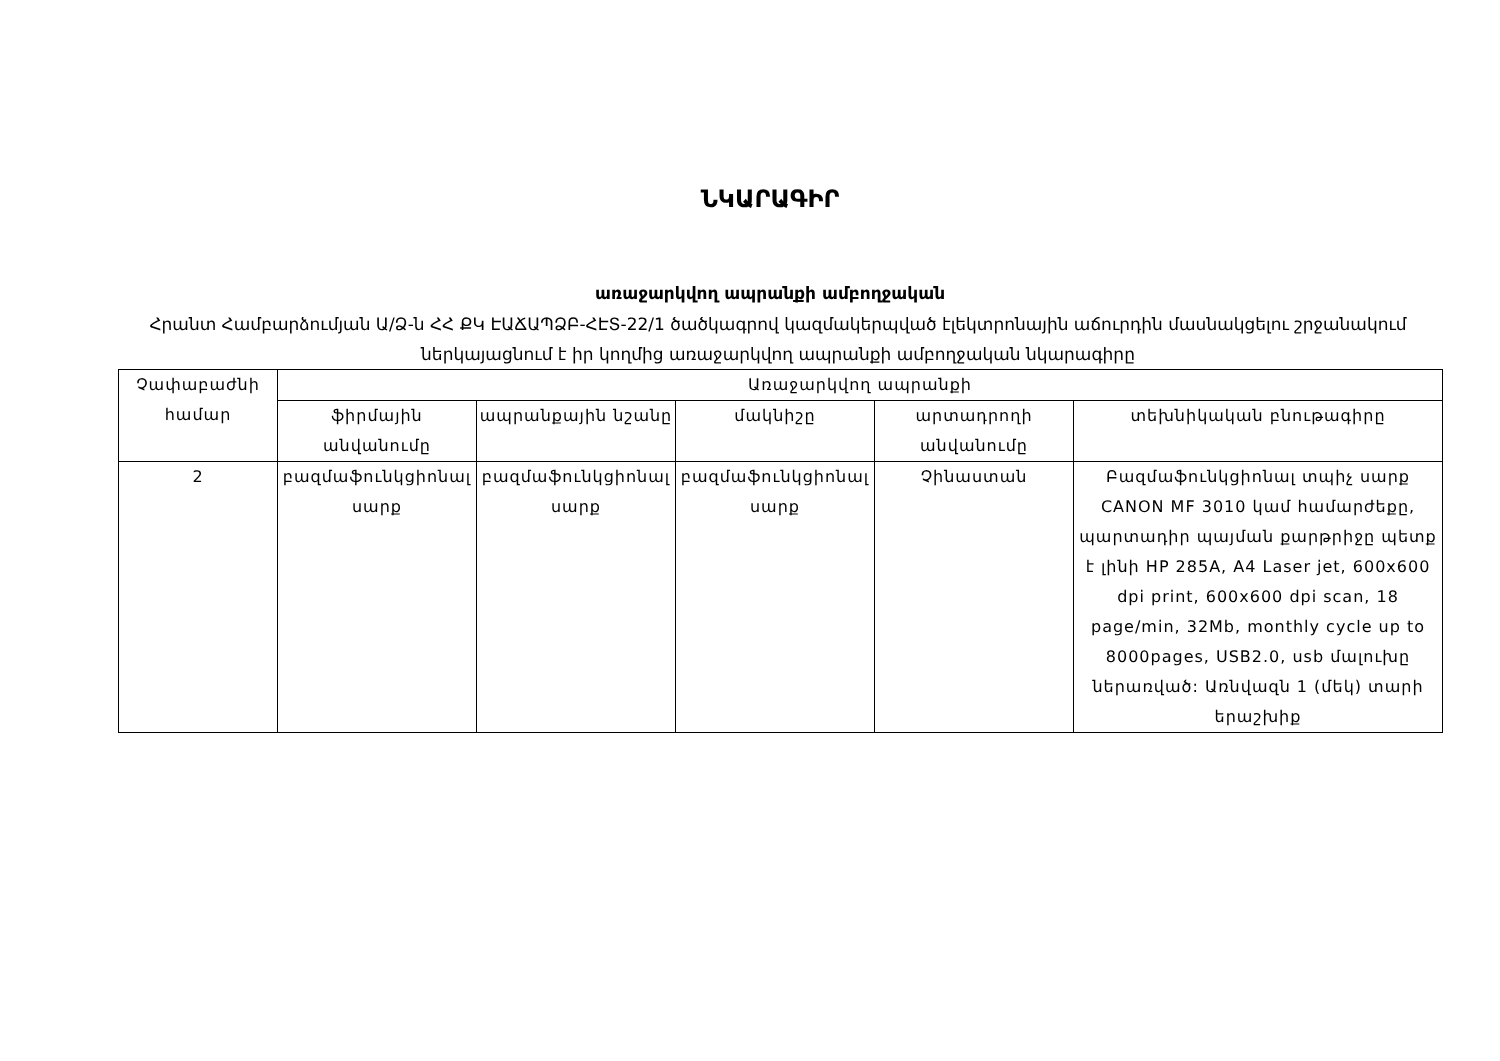ՆԿԱՐԱԳԻՐ
առաջարկվող ապրանքի ամբողջական
Հրանտ Համբարձումյան Ա/Ձ-ն ՀՀ ՔԿ ԷԱՃԱՊՁԲ-ՀԷՏ-22/1 ծածկագրով կազմակերպված էլեկտրոնային աճուրդին մասնակցելու շրջանակում ներկայացնում է իր կողմից առաջարկվող ապրանքի ամբողջական նկարագիրը
| Չափաբաժնի համար | Առաջարկվող ապրանքի | | | | |
| --- | --- | --- | --- | --- | --- |
| | ֆիրմային անվանումը | ապրանքային նշանը | մակնիշը | արտադրողի անվանումը | տեխնիկական բնութագիրը |
| 2 | բազմաֆունկցիոնալ սարք | բազմաֆունկցիոնալ սարք | բազմաֆունկցիոնալ սարք | Չինաստան | Բազմաֆունկցիոնալ տպիչ սարք CANON MF 3010 կամ համարժեքը, պարտադիր պայման քարթրիջը պետք է լինի HP 285A, A4 Laser jet, 600x600 dpi print, 600x600 dpi scan, 18 page/min, 32Mb, monthly cycle up to 8000pages, USB2.0, usb մալուխը ներառված: Առնվազն 1 (մեկ) տարի երաշխիք |